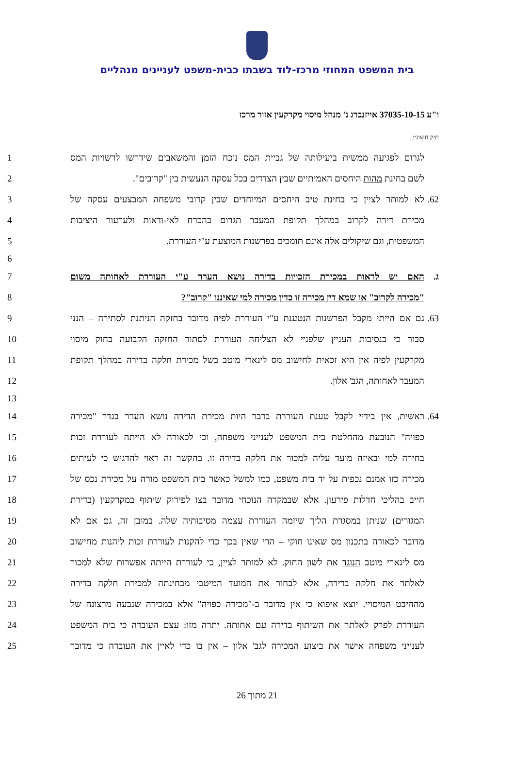בית המשפט המחוזי מרכז-לוד בשבתו כבית-משפט לעניינים מנהליים
ו"ע 37035-10-15 אייזנברג נ' מנהל מיסוי מקרקעין אזור מרכז
תיק חיצוני: .
לגרום לפגיעה ממשית ביעילותה של גביית המס נוכח הזמן והמשאבים שידרשו לרשויות המס
1
לשם בחינת מהות היחסים האמיתיים שבין הצדדים בכל עסקה הנעשית בין "קרובים".
2
62. לא למותר לציין כי בחינת טיב היחסים המיוחדים שבין קרובי משפחה המבצעים עסקה של
3
מכירת דירה לקרוב במהלך תקופת המעבר תגרום בהכרח לאי-ודאות ולערעור היציבות
4
המשפטית, וגם שיקולים אלה אינם תומכים בפרשנות המוצעת ע"י העוררת. 5
6
ג. האם יש לראות במכירת הזכויות בדירה נושא הערר ע"י העוררת לאחותה משום
7
"מכירה לקרוב" או שמא דין מכירה זו כדין מכירה למי שאיננו "קרוב"? 8
63. גם אם הייתי מקבל הפרשנות הנטענת ע"י העוררת לפיה מדובר בחזקה הניתנת לסתירה – הנני
9
סבור כי בנסיבות העניין שלפניי לא הצליחה העוררת לסתור החזקה הקבועה בחוק מיסוי
10
מקרקעין לפיה אין היא זכאית לחישוב מס לינארי מוטב בשל מכירת חלקה בדירה במהלך תקופת
11
המעבר לאחותה, הגב' אלון. 12
13
64. ראשית, אין בידיי לקבל טענת העוררת בדבר היות מכירת הדירה נושא הערר בגדר "מכירה
14
כפויה" הנובעת מהחלטת בית המשפט לענייני משפחה, וכי לכאורה לא הייתה לעוררת זכות
15
בחירה למי ובאיזה מועד עליה למכור את חלקה בדירה זו. בהקשר זה ראוי להדגיש כי לעיתים
16
מכירה כזו אמנם נכפית על יד בית משפט, כמו למשל כאשר בית המשפט מורה על מכירת נכס של
17
חייב בהליכי חדלות פירעון. אלא שבמקרה הנוכחי מדובר בצו לפירוק שיתוף במקרקעין (בדירת
18
המגורים) שניתן במסגרת הליך שיזמה העוררת עצמה מסיבותיה שלה. במובן זה, גם אם לא
19
מדובר לכאורה בתכנון מס שאינו חוקי – הרי שאין בכך כדי להקנות לעוררת זכות ליהנות מחישוב
20
מס לינארי מוטב הנוגד את לשון החוק. לא למותר לציין, כי לעוררת הייתה אפשרות שלא למכור
21
לאלתר את חלקה בדירה, אלא לבחור את המועד המיטבי מבחינתה למכירת חלקה בדירה
22
מההיבט המיסויי. יוצא איפוא כי אין מדובר ב-"מכירה כפויה" אלא במכירה שנבעה מרצונה של
23
העוררת לפרק לאלתר את השיתוף בדירה עם אחותה. יתרה מזו: עצם העובדה כי בית המשפט
24
לענייני משפחה אישר את ביצוע המכירה לגב' אלון – אין בו כדי לאיין את העובדה כי מדובר
25
21 מתוך 26